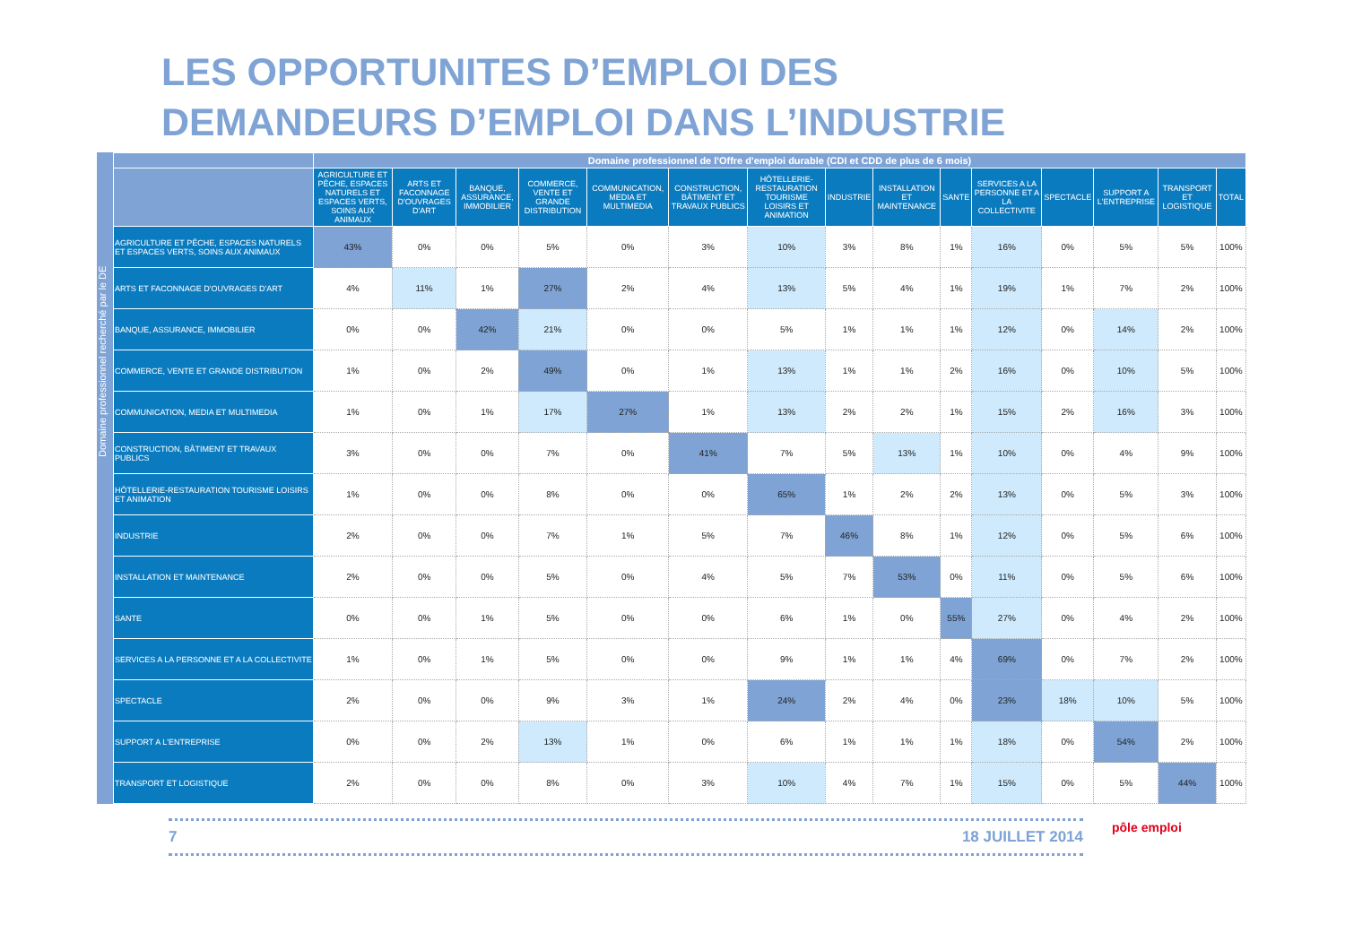LES OPPORTUNITES D’EMPLOI DES
DEMANDEURS D’EMPLOI DANS L’INDUSTRIE
Domaine professionnel recherché par le DE
| | Domaine professionnel de l'Offre d'emploi durable (CDI et CDD de plus de 6 mois) | | | | | | | | | | | | | | |
| --- | --- | --- | --- | --- | --- | --- | --- | --- | --- | --- | --- | --- | --- | --- | --- |
| | AGRICULTURE ET PÊCHE, ESPACES NATURELS ET ESPACES VERTS, SOINS AUX ANIMAUX | ARTS ET FACONNAGE D'OUVRAGES D'ART | BANQUE, ASSURANCE, IMMOBILIER | COMMERCE, VENTE ET GRANDE DISTRIBUTION | COMMUNICATION, MEDIA ET MULTIMEDIA | CONSTRUCTION, BÂTIMENT ET TRAVAUX PUBLICS | HÔTELLERIE-RESTAURATION TOURISME LOISIRS ET ANIMATION | INDUSTRIE | INSTALLATION ET MAINTENANCE | SANTE | SERVICES A LA PERSONNE ET A LA COLLECTIVITE | SPECTACLE | SUPPORT A L'ENTREPRISE | TRANSPORT ET LOGISTIQUE | TOTAL |
| AGRICULTURE ET PÊCHE, ESPACES NATURELS ET ESPACES VERTS, SOINS AUX ANIMAUX | 43% | 0% | 0% | 5% | 0% | 3% | 10% | 3% | 8% | 1% | 16% | 0% | 5% | 5% | 100% |
| ARTS ET FACONNAGE D'OUVRAGES D'ART | 4% | 11% | 1% | 27% | 2% | 4% | 13% | 5% | 4% | 1% | 19% | 1% | 7% | 2% | 100% |
| BANQUE, ASSURANCE, IMMOBILIER | 0% | 0% | 42% | 21% | 0% | 0% | 5% | 1% | 1% | 1% | 12% | 0% | 14% | 2% | 100% |
| COMMERCE, VENTE ET GRANDE DISTRIBUTION | 1% | 0% | 2% | 49% | 0% | 1% | 13% | 1% | 1% | 2% | 16% | 0% | 10% | 5% | 100% |
| COMMUNICATION, MEDIA ET MULTIMEDIA | 1% | 0% | 1% | 17% | 27% | 1% | 13% | 2% | 2% | 1% | 15% | 2% | 16% | 3% | 100% |
| CONSTRUCTION, BÂTIMENT ET TRAVAUX PUBLICS | 3% | 0% | 0% | 7% | 0% | 41% | 7% | 5% | 13% | 1% | 10% | 0% | 4% | 9% | 100% |
| HÔTELLERIE-RESTAURATION TOURISME LOISIRS ET ANIMATION | 1% | 0% | 0% | 8% | 0% | 0% | 65% | 1% | 2% | 2% | 13% | 0% | 5% | 3% | 100% |
| INDUSTRIE | 2% | 0% | 0% | 7% | 1% | 5% | 7% | 46% | 8% | 1% | 12% | 0% | 5% | 6% | 100% |
| INSTALLATION ET MAINTENANCE | 2% | 0% | 0% | 5% | 0% | 4% | 5% | 7% | 53% | 0% | 11% | 0% | 5% | 6% | 100% |
| SANTE | 0% | 0% | 1% | 5% | 0% | 0% | 6% | 1% | 0% | 55% | 27% | 0% | 4% | 2% | 100% |
| SERVICES A LA PERSONNE ET A LA COLLECTIVITE | 1% | 0% | 1% | 5% | 0% | 0% | 9% | 1% | 1% | 4% | 69% | 0% | 7% | 2% | 100% |
| SPECTACLE | 2% | 0% | 0% | 9% | 3% | 1% | 24% | 2% | 4% | 0% | 23% | 18% | 10% | 5% | 100% |
| SUPPORT A L'ENTREPRISE | 0% | 0% | 2% | 13% | 1% | 0% | 6% | 1% | 1% | 1% | 18% | 0% | 54% | 2% | 100% |
| TRANSPORT ET LOGISTIQUE | 2% | 0% | 0% | 8% | 0% | 3% | 10% | 4% | 7% | 1% | 15% | 0% | 5% | 44% | 100% |
7 18 JUILLET 2014
pôle emploi